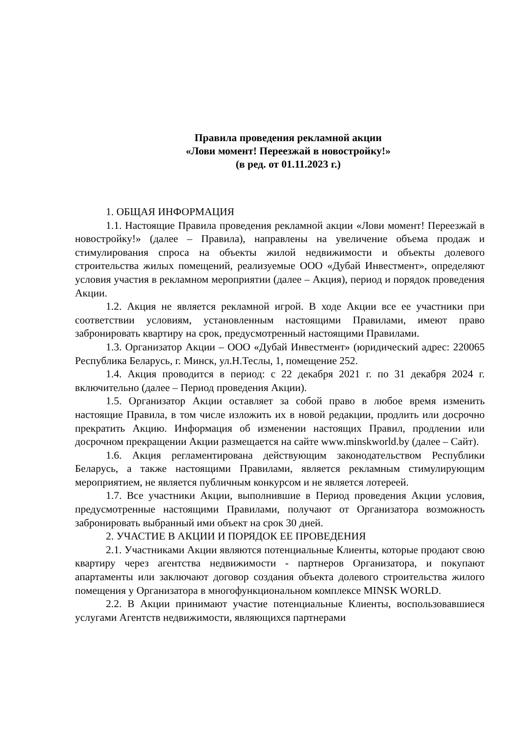Правила проведения рекламной акции
«Лови момент! Переезжай в новостройку!»
(в ред. от 01.11.2023 г.)
1. ОБЩАЯ ИНФОРМАЦИЯ
1.1. Настоящие Правила проведения рекламной акции «Лови момент! Переезжай в новостройку!» (далее – Правила), направлены на увеличение объема продаж и стимулирования спроса на объекты жилой недвижимости и объекты долевого строительства жилых помещений, реализуемые ООО «Дубай Инвестмент», определяют условия участия в рекламном мероприятии (далее – Акция), период и порядок проведения Акции.
1.2. Акция не является рекламной игрой. В ходе Акции все ее участники при соответствии условиям, установленным настоящими Правилами, имеют право забронировать квартиру на срок, предусмотренный настоящими Правилами.
1.3. Организатор Акции – ООО «Дубай Инвестмент» (юридический адрес: 220065 Республика Беларусь, г. Минск, ул.Н.Теслы, 1, помещение 252.
1.4. Акция проводится в период: с 22 декабря 2021 г. по 31 декабря 2024 г. включительно (далее – Период проведения Акции).
1.5. Организатор Акции оставляет за собой право в любое время изменить настоящие Правила, в том числе изложить их в новой редакции, продлить или досрочно прекратить Акцию. Информация об изменении настоящих Правил, продлении или досрочном прекращении Акции размещается на сайте www.minskworld.by (далее – Сайт).
1.6. Акция регламентирована действующим законодательством Республики Беларусь, а также настоящими Правилами, является рекламным стимулирующим мероприятием, не является публичным конкурсом и не является лотереей.
1.7. Все участники Акции, выполнившие в Период проведения Акции условия, предусмотренные настоящими Правилами, получают от Организатора возможность забронировать выбранный ими объект на срок 30 дней.
2. УЧАСТИЕ В АКЦИИ И ПОРЯДОК ЕЕ ПРОВЕДЕНИЯ
2.1. Участниками Акции являются потенциальные Клиенты, которые продают свою квартиру через агентства недвижимости - партнеров Организатора, и покупают апартаменты или заключают договор создания объекта долевого строительства жилого помещения у Организатора в многофункциональном комплексе MINSK WORLD.
2.2. В Акции принимают участие потенциальные Клиенты, воспользовавшиеся услугами Агентств недвижимости, являющихся партнерами